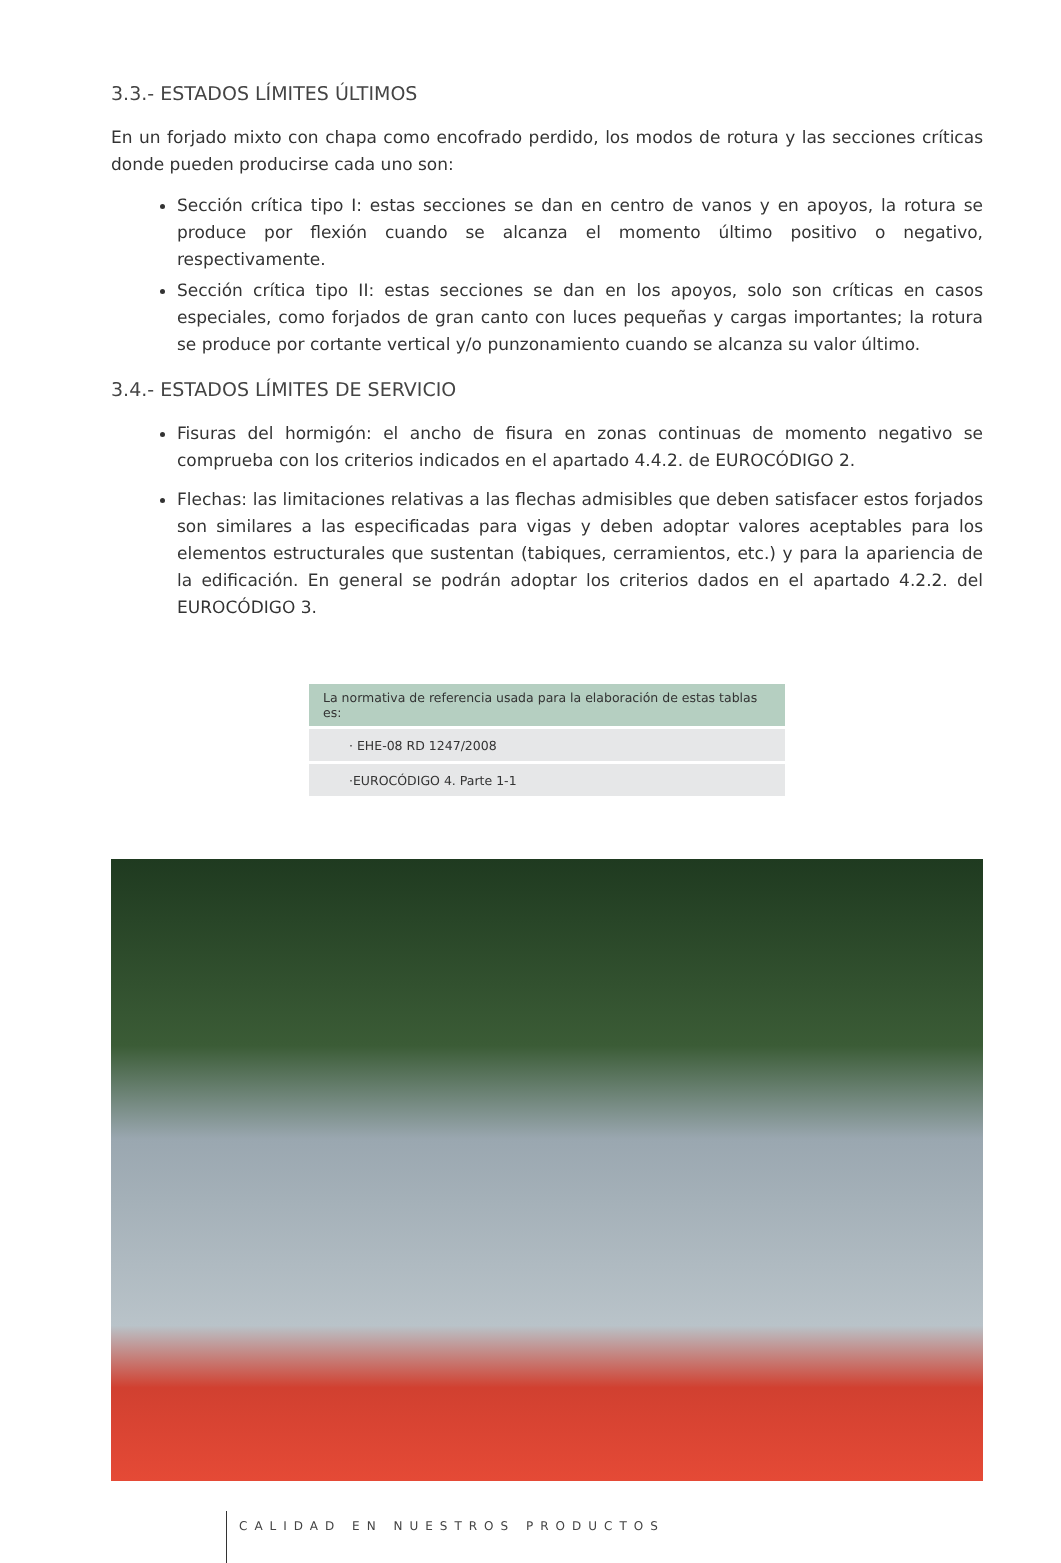3.3.- ESTADOS LÍMITES ÚLTIMOS
En un forjado mixto con chapa como encofrado perdido, los modos de rotura y las secciones críticas donde pueden producirse cada uno son:
Sección crítica tipo I: estas secciones se dan en centro de vanos y en apoyos, la rotura se produce por flexión cuando se alcanza el momento último positivo o negativo, respectivamente.
Sección crítica tipo II: estas secciones se dan en los apoyos, solo son críticas en casos especiales, como forjados de gran canto con luces pequeñas y cargas importantes; la rotura se produce por cortante vertical y/o punzonamiento cuando se alcanza su valor último.
3.4.- ESTADOS LÍMITES DE SERVICIO
Fisuras del hormigón: el ancho de fisura en zonas continuas de momento negativo se comprueba con los criterios indicados en el apartado 4.4.2. de EUROCÓDIGO 2.
Flechas: las limitaciones relativas a las flechas admisibles que deben satisfacer estos forjados son similares a las especificadas para vigas y deben adoptar valores aceptables para los elementos estructurales que sustentan (tabiques, cerramientos, etc.) y para la apariencia de la edificación. En general se podrán adoptar los criterios dados en el apartado 4.2.2. del EUROCÓDIGO 3.
| La normativa de referencia usada para la elaboración de estas tablas es: |
| --- |
| · EHE-08 RD 1247/2008 |
| ·EUROCÓDIGO 4. Parte 1-1 |
CALIDAD EN NUESTROS PRODUCTOS